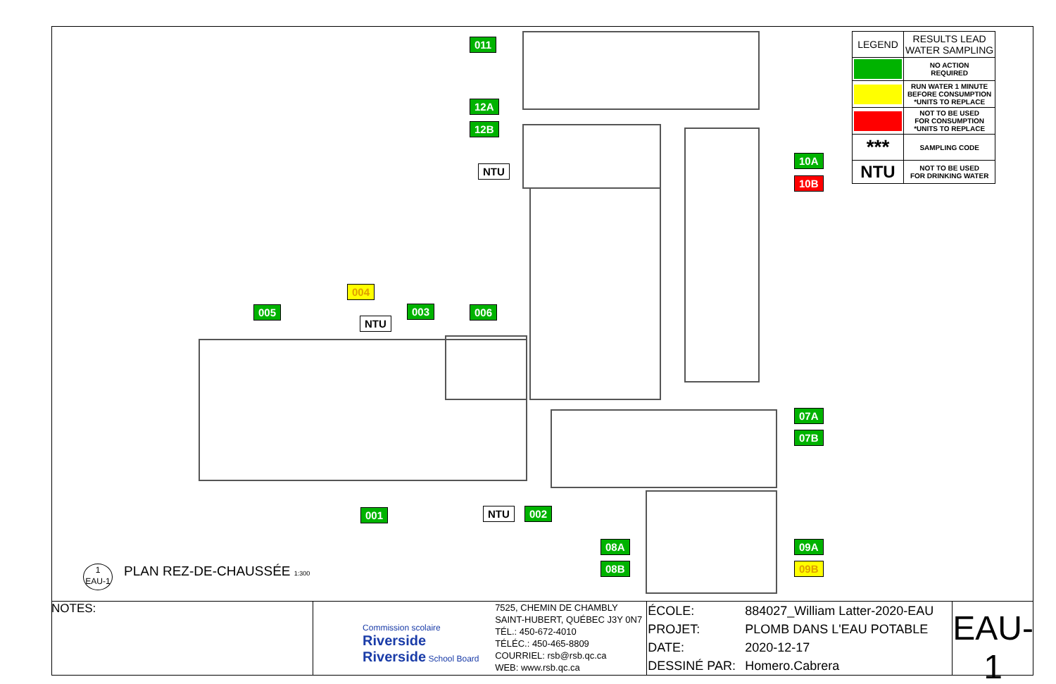011
12A
12B
NTU
10A
10B
004
005
NTU
003 006
07A
07B
001 NTU 002
08A
08B
09A
09B
| LEGEND | RESULTS LEAD WATER SAMPLING |
| --- | --- |
| | NO ACTION REQUIRED |
| | RUN WATER 1 MINUTE BEFORE CONSUMPTION *UNITS TO REPLACE |
| | NOT TO BE USED FOR CONSUMPTION *UNITS TO REPLACE |
| *** | SAMPLING CODE |
| NTU | NOT TO BE USED FOR DRINKING WATER |
1
EAU-1
PLAN REZ-DE-CHAUSSÉE 1:300
NOTES:
Commission scolaire Riverside
Riverside School Board
7525, CHEMIN DE CHAMBLY
SAINT-HUBERT, QUÉBEC J3Y 0N7
TÉL.: 450-672-4010
TÉLÉC.: 450-465-8809
COURRIEL: rsb@rsb.qc.ca
WEB: www.rsb.qc.ca
| ÉCOLE: | 884027_William Latter-2020-EAU |
| PROJET: | PLOMB DANS L'EAU POTABLE |
| DATE: | 2020-12-17 |
| DESSINÉ PAR: | Homero.Cabrera |
EAU-1